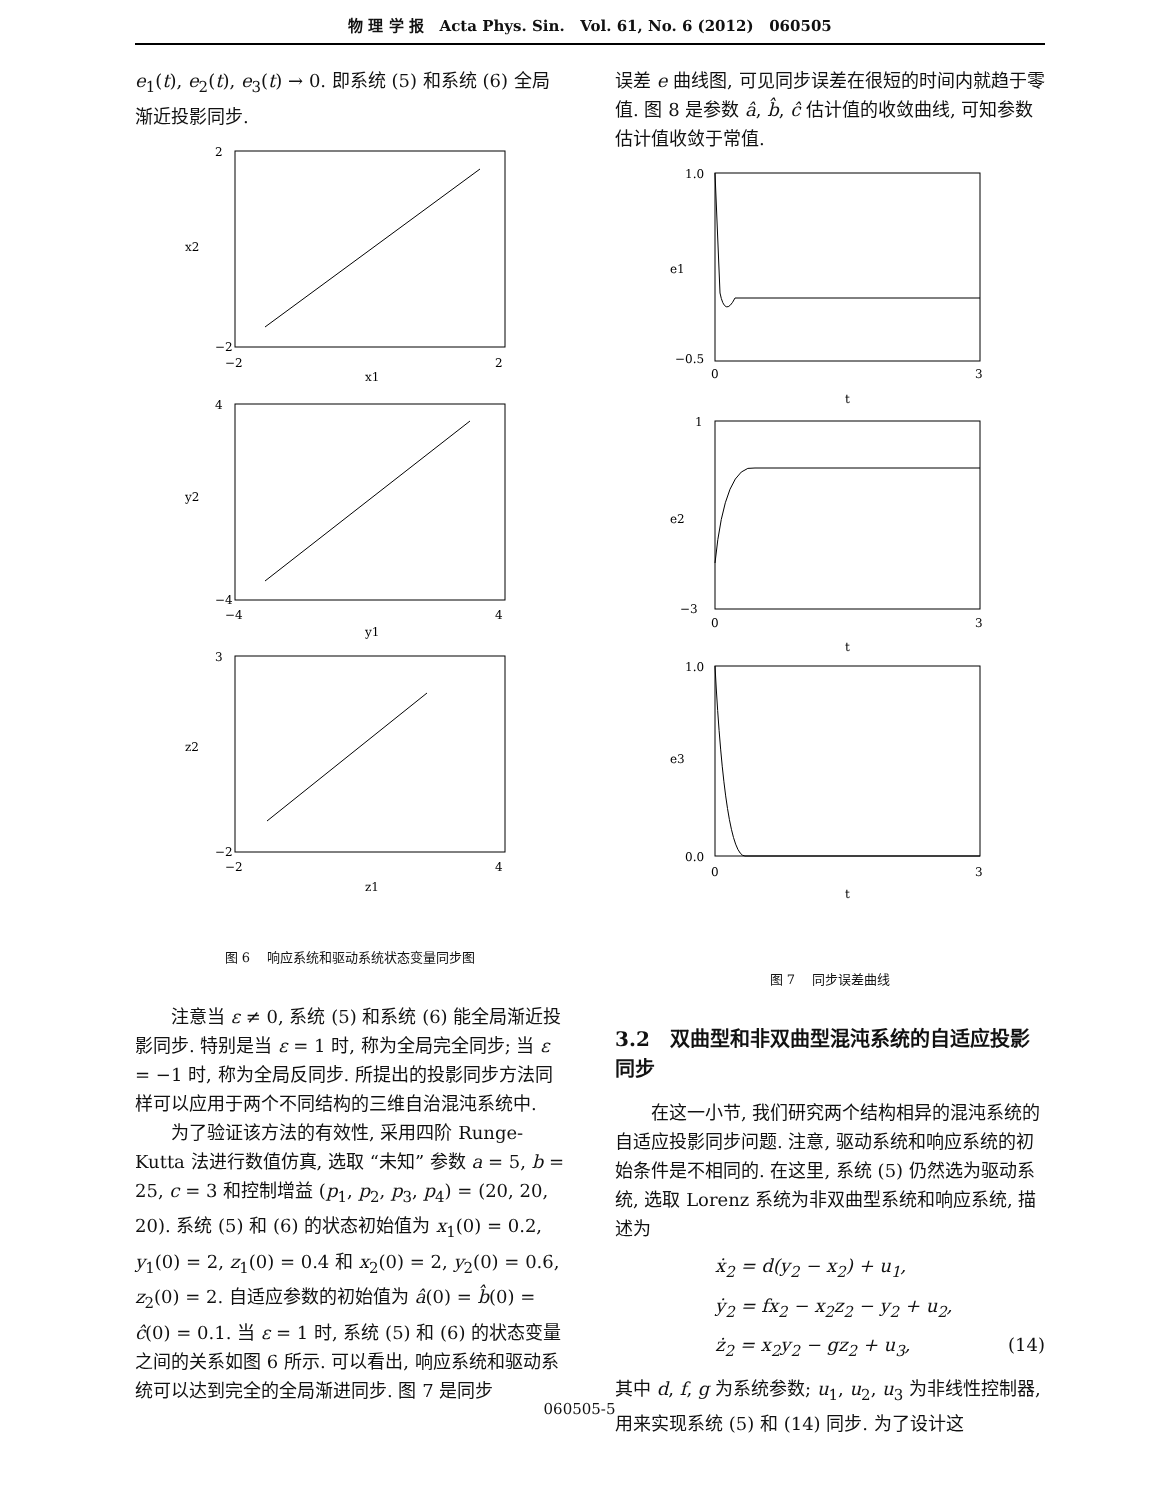物 理 学 报 Acta Phys. Sin. Vol. 61, No. 6 (2012) 060505
e<sub>1</sub>(t), e<sub>2</sub>(t), e<sub>3</sub>(t) → 0. 即系统 (5) 和系统 (6) 全局渐近投影同步.
2
−2
−2
2
x1
x2
4
−4
−4
4
y1
y2
3
−2
−2
4
z1
z2
图 6　 响应系统和驱动系统状态变量同步图
注意当 ε ≠ 0, 系统 (5) 和系统 (6) 能全局渐近投影同步. 特别是当 ε = 1 时, 称为全局完全同步; 当 ε = −1 时, 称为全局反同步. 所提出的投影同步方法同样可以应用于两个不同结构的三维自治混沌系统中.
为了验证该方法的有效性, 采用四阶 Runge-Kutta 法进行数值仿真, 选取 “未知” 参数 a = 5, b = 25, c = 3 和控制增益 (p<sub>1</sub>, p<sub>2</sub>, p<sub>3</sub>, p<sub>4</sub>) = (20, 20, 20). 系统 (5) 和 (6) 的状态初始值为 x<sub>1</sub>(0) = 0.2, y<sub>1</sub>(0) = 2, z<sub>1</sub>(0) = 0.4 和 x<sub>2</sub>(0) = 2, y<sub>2</sub>(0) = 0.6, z<sub>2</sub>(0) = 2. 自适应参数的初始值为 â(0) = b̂(0) = ĉ(0) = 0.1. 当 ε = 1 时, 系统 (5) 和 (6) 的状态变量之间的关系如图 6 所示. 可以看出, 响应系统和驱动系统可以达到完全的全局渐进同步. 图 7 是同步
误差 e 曲线图, 可见同步误差在很短的时间内就趋于零值. 图 8 是参数 â, b̂, ĉ 估计值的收敛曲线, 可知参数估计值收敛于常值.
1.0
−0.5
0
3
t
e1
1
−3
0
3
t
e2
1.0
0.0
0
3
t
e3
图 7　 同步误差曲线
3.2　双曲型和非双曲型混沌系统的自适应投影同步
在这一小节, 我们研究两个结构相异的混沌系统的自适应投影同步问题. 注意, 驱动系统和响应系统的初始条件是不相同的. 在这里, 系统 (5) 仍然选为驱动系统, 选取 Lorenz 系统为非双曲型系统和响应系统, 描述为
ẋ<sub>2</sub> = d(y<sub>2</sub> − x<sub>2</sub>) + u<sub>1</sub>,
ẏ<sub>2</sub> = fx<sub>2</sub> − x<sub>2</sub>z<sub>2</sub> − y<sub>2</sub> + u<sub>2</sub>,
ż<sub>2</sub> = x<sub>2</sub>y<sub>2</sub> − gz<sub>2</sub> + u<sub>3</sub>, (14)
其中 d, f, g 为系统参数; u<sub>1</sub>, u<sub>2</sub>, u<sub>3</sub> 为非线性控制器, 用来实现系统 (5) 和 (14) 同步. 为了设计这
060505-5